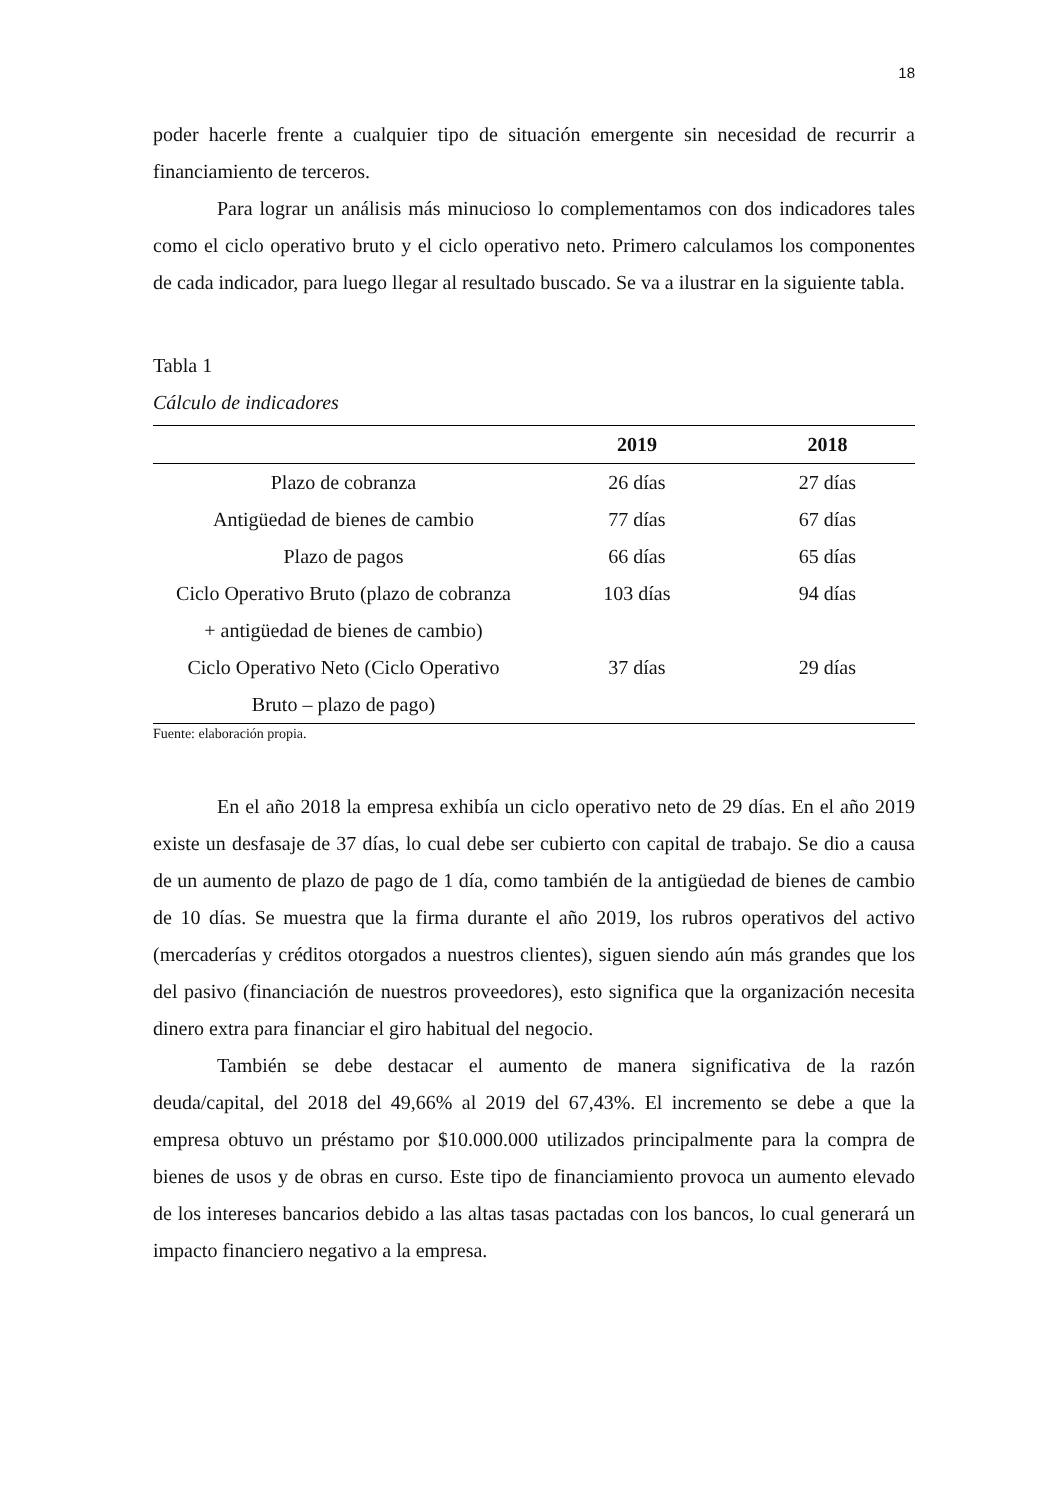18
poder hacerle frente a cualquier tipo de situación emergente sin necesidad de recurrir a financiamiento de terceros.
Para lograr un análisis más minucioso lo complementamos con dos indicadores tales como el ciclo operativo bruto y el ciclo operativo neto. Primero calculamos los componentes de cada indicador, para luego llegar al resultado buscado. Se va a ilustrar en la siguiente tabla.
Tabla 1
Cálculo de indicadores
| | 2019 | 2018 |
| --- | --- | --- |
| Plazo de cobranza | 26 días | 27 días |
| Antigüedad de bienes de cambio | 77 días | 67 días |
| Plazo de pagos | 66 días | 65 días |
| Ciclo Operativo Bruto (plazo de cobranza + antigüedad de bienes de cambio) | 103 días | 94 días |
| Ciclo Operativo Neto (Ciclo Operativo Bruto – plazo de pago) | 37 días | 29 días |
Fuente: elaboración propia.
En el año 2018 la empresa exhibía un ciclo operativo neto de 29 días. En el año 2019 existe un desfasaje de 37 días, lo cual debe ser cubierto con capital de trabajo. Se dio a causa de un aumento de plazo de pago de 1 día, como también de la antigüedad de bienes de cambio de 10 días. Se muestra que la firma durante el año 2019, los rubros operativos del activo (mercaderías y créditos otorgados a nuestros clientes), siguen siendo aún más grandes que los del pasivo (financiación de nuestros proveedores), esto significa que la organización necesita dinero extra para financiar el giro habitual del negocio.
También se debe destacar el aumento de manera significativa de la razón deuda/capital, del 2018 del 49,66% al 2019 del 67,43%. El incremento se debe a que la empresa obtuvo un préstamo por $10.000.000 utilizados principalmente para la compra de bienes de usos y de obras en curso. Este tipo de financiamiento provoca un aumento elevado de los intereses bancarios debido a las altas tasas pactadas con los bancos, lo cual generará un impacto financiero negativo a la empresa.